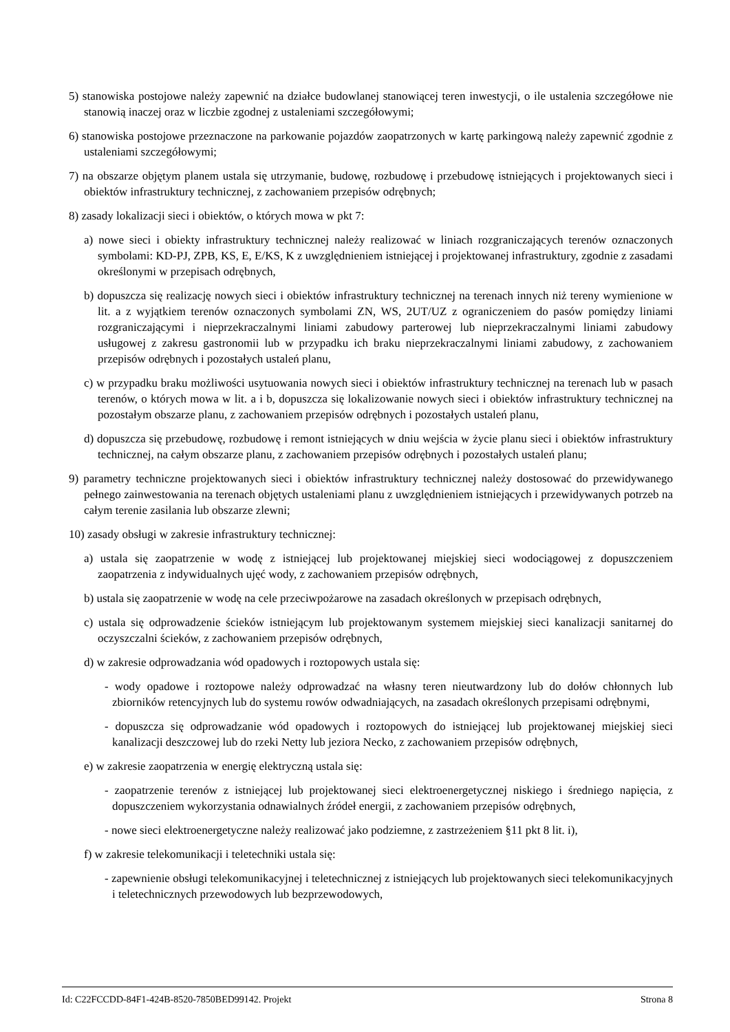5) stanowiska postojowe należy zapewnić na działce budowlanej stanowiącej teren inwestycji, o ile ustalenia szczegółowe nie stanowią inaczej oraz w liczbie zgodnej z ustaleniami szczegółowymi;
6) stanowiska postojowe przeznaczone na parkowanie pojazdów zaopatrzonych w kartę parkingową należy zapewnić zgodnie z ustaleniami szczegółowymi;
7) na obszarze objętym planem ustala się utrzymanie, budowę, rozbudowę i przebudowę istniejących i projektowanych sieci i obiektów infrastruktury technicznej, z zachowaniem przepisów odrębnych;
8) zasady lokalizacji sieci i obiektów, o których mowa w pkt 7:
a) nowe sieci i obiekty infrastruktury technicznej należy realizować w liniach rozgraniczających terenów oznaczonych symbolami: KD-PJ, ZPB, KS, E, E/KS, K z uwzględnieniem istniejącej i projektowanej infrastruktury, zgodnie z zasadami określonymi w przepisach odrębnych,
b) dopuszcza się realizację nowych sieci i obiektów infrastruktury technicznej na terenach innych niż tereny wymienione w lit. a z wyjątkiem terenów oznaczonych symbolami ZN, WS, 2UT/UZ z ograniczeniem do pasów pomiędzy liniami rozgraniczającymi i nieprzekraczalnymi liniami zabudowy parterowej lub nieprzekraczalnymi liniami zabudowy usługowej z zakresu gastronomii lub w przypadku ich braku nieprzekraczalnymi liniami zabudowy, z zachowaniem przepisów odrębnych i pozostałych ustaleń planu,
c) w przypadku braku możliwości usytuowania nowych sieci i obiektów infrastruktury technicznej na terenach lub w pasach terenów, o których mowa w lit. a i b, dopuszcza się lokalizowanie nowych sieci i obiektów infrastruktury technicznej na pozostałym obszarze planu, z zachowaniem przepisów odrębnych i pozostałych ustaleń planu,
d) dopuszcza się przebudowę, rozbudowę i remont istniejących w dniu wejścia w życie planu sieci i obiektów infrastruktury technicznej, na całym obszarze planu, z zachowaniem przepisów odrębnych i pozostałych ustaleń planu;
9) parametry techniczne projektowanych sieci i obiektów infrastruktury technicznej należy dostosować do przewidywanego pełnego zainwestowania na terenach objętych ustaleniami planu z uwzględnieniem istniejących i przewidywanych potrzeb na całym terenie zasilania lub obszarze zlewni;
10) zasady obsługi w zakresie infrastruktury technicznej:
a) ustala się zaopatrzenie w wodę z istniejącej lub projektowanej miejskiej sieci wodociągowej z dopuszczeniem zaopatrzenia z indywidualnych ujęć wody, z zachowaniem przepisów odrębnych,
b) ustala się zaopatrzenie w wodę na cele przeciwpożarowe na zasadach określonych w przepisach odrębnych,
c) ustala się odprowadzenie ścieków istniejącym lub projektowanym systemem miejskiej sieci kanalizacji sanitarnej do oczyszczalni ścieków, z zachowaniem przepisów odrębnych,
d) w zakresie odprowadzania wód opadowych i roztopowych ustala się:
- wody opadowe i roztopowe należy odprowadzać na własny teren nieutwardzony lub do dołów chłonnych lub zbiorników retencyjnych lub do systemu rowów odwadniających, na zasadach określonych przepisami odrębnymi,
- dopuszcza się odprowadzanie wód opadowych i roztopowych do istniejącej lub projektowanej miejskiej sieci kanalizacji deszczowej lub do rzeki Netty lub jeziora Necko, z zachowaniem przepisów odrębnych,
e) w zakresie zaopatrzenia w energię elektryczną ustala się:
- zaopatrzenie terenów z istniejącej lub projektowanej sieci elektroenergetycznej niskiego i średniego napięcia, z dopuszczeniem wykorzystania odnawialnych źródeł energii, z zachowaniem przepisów odrębnych,
- nowe sieci elektroenergetyczne należy realizować jako podziemne, z zastrzeżeniem §11 pkt 8 lit. i),
f) w zakresie telekomunikacji i teletechniki ustala się:
- zapewnienie obsługi telekomunikacyjnej i teletechnicznej z istniejących lub projektowanych sieci telekomunikacyjnych i teletechnicznych przewodowych lub bezprzewodowych,
Id: C22FCCDD-84F1-424B-8520-7850BED99142. Projekt Strona 8